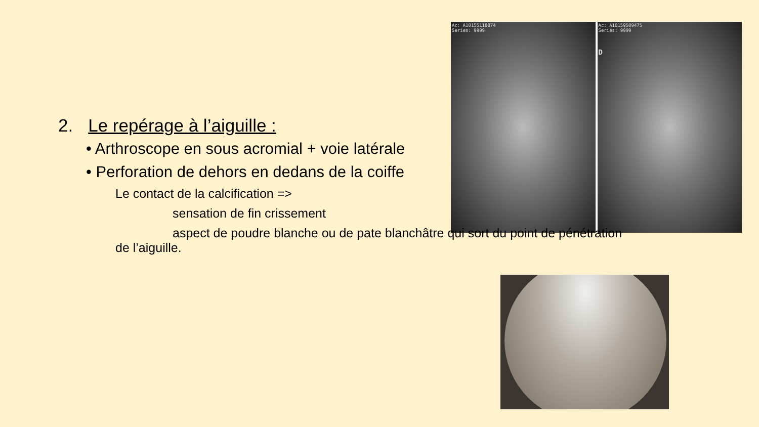Ac: A10155118874
Series: 9999
Ac: A10159509475
Series: 9999
D
2. Le repérage à l’aiguille :
• Arthroscope en sous acromial + voie latérale
• Perforation de dehors en dedans de la coiffe
Le contact de la calcification =>
sensation de fin crissement
aspect de poudre blanche ou de pate blanchâtre qui sort du point de pénétration
de l’aiguille.